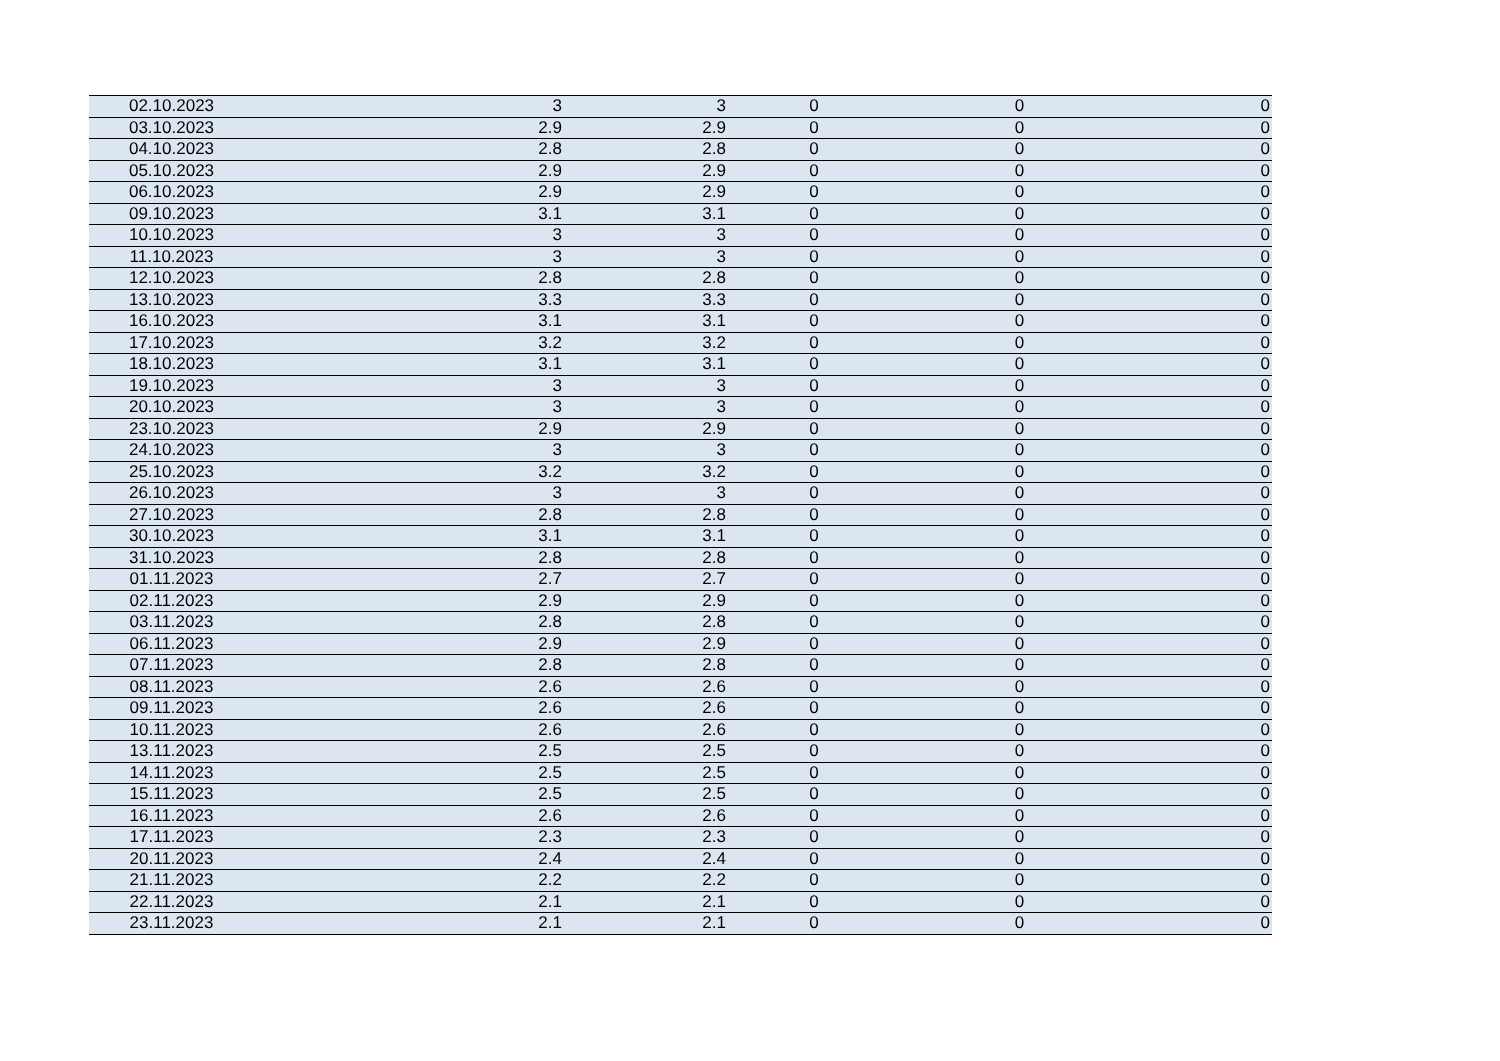| 02.10.2023 | 3 | 3 | 0 | 0 | 0 |
| 03.10.2023 | 2.9 | 2.9 | 0 | 0 | 0 |
| 04.10.2023 | 2.8 | 2.8 | 0 | 0 | 0 |
| 05.10.2023 | 2.9 | 2.9 | 0 | 0 | 0 |
| 06.10.2023 | 2.9 | 2.9 | 0 | 0 | 0 |
| 09.10.2023 | 3.1 | 3.1 | 0 | 0 | 0 |
| 10.10.2023 | 3 | 3 | 0 | 0 | 0 |
| 11.10.2023 | 3 | 3 | 0 | 0 | 0 |
| 12.10.2023 | 2.8 | 2.8 | 0 | 0 | 0 |
| 13.10.2023 | 3.3 | 3.3 | 0 | 0 | 0 |
| 16.10.2023 | 3.1 | 3.1 | 0 | 0 | 0 |
| 17.10.2023 | 3.2 | 3.2 | 0 | 0 | 0 |
| 18.10.2023 | 3.1 | 3.1 | 0 | 0 | 0 |
| 19.10.2023 | 3 | 3 | 0 | 0 | 0 |
| 20.10.2023 | 3 | 3 | 0 | 0 | 0 |
| 23.10.2023 | 2.9 | 2.9 | 0 | 0 | 0 |
| 24.10.2023 | 3 | 3 | 0 | 0 | 0 |
| 25.10.2023 | 3.2 | 3.2 | 0 | 0 | 0 |
| 26.10.2023 | 3 | 3 | 0 | 0 | 0 |
| 27.10.2023 | 2.8 | 2.8 | 0 | 0 | 0 |
| 30.10.2023 | 3.1 | 3.1 | 0 | 0 | 0 |
| 31.10.2023 | 2.8 | 2.8 | 0 | 0 | 0 |
| 01.11.2023 | 2.7 | 2.7 | 0 | 0 | 0 |
| 02.11.2023 | 2.9 | 2.9 | 0 | 0 | 0 |
| 03.11.2023 | 2.8 | 2.8 | 0 | 0 | 0 |
| 06.11.2023 | 2.9 | 2.9 | 0 | 0 | 0 |
| 07.11.2023 | 2.8 | 2.8 | 0 | 0 | 0 |
| 08.11.2023 | 2.6 | 2.6 | 0 | 0 | 0 |
| 09.11.2023 | 2.6 | 2.6 | 0 | 0 | 0 |
| 10.11.2023 | 2.6 | 2.6 | 0 | 0 | 0 |
| 13.11.2023 | 2.5 | 2.5 | 0 | 0 | 0 |
| 14.11.2023 | 2.5 | 2.5 | 0 | 0 | 0 |
| 15.11.2023 | 2.5 | 2.5 | 0 | 0 | 0 |
| 16.11.2023 | 2.6 | 2.6 | 0 | 0 | 0 |
| 17.11.2023 | 2.3 | 2.3 | 0 | 0 | 0 |
| 20.11.2023 | 2.4 | 2.4 | 0 | 0 | 0 |
| 21.11.2023 | 2.2 | 2.2 | 0 | 0 | 0 |
| 22.11.2023 | 2.1 | 2.1 | 0 | 0 | 0 |
| 23.11.2023 | 2.1 | 2.1 | 0 | 0 | 0 |